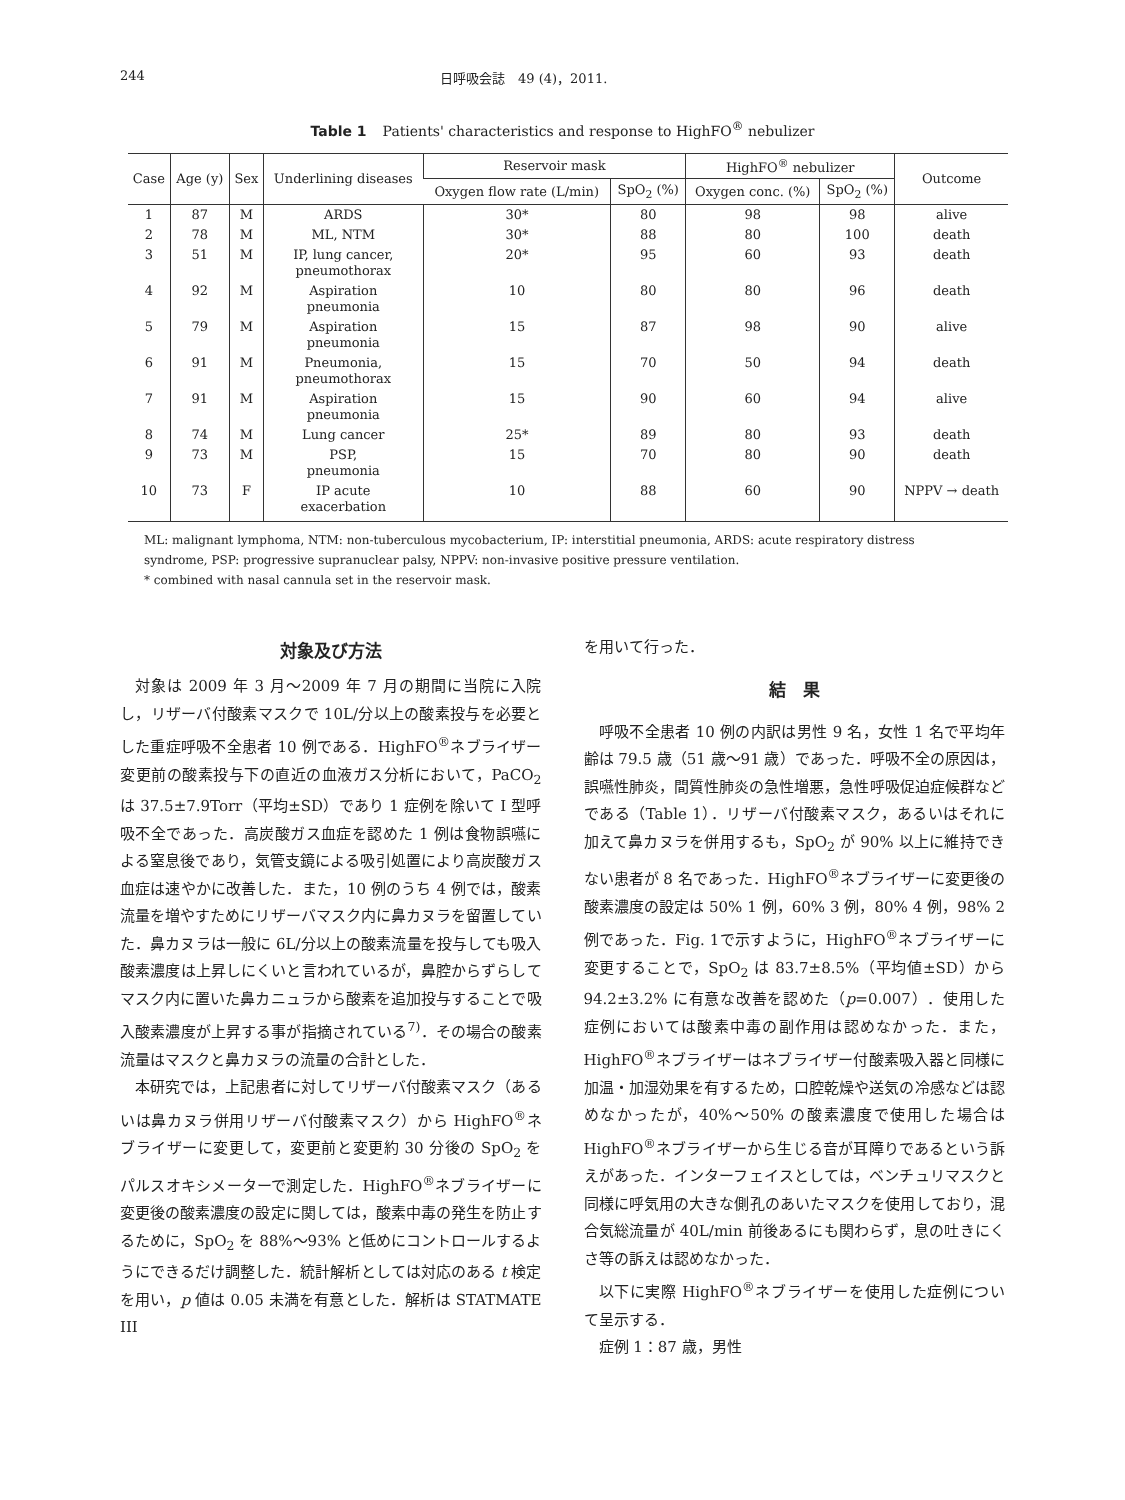244 日呼吸会誌　49 (4)，2011.
Table 1 Patients' characteristics and response to HighFO<sup>®</sup> nebulizer
| Case | Age (y) | Sex | Underlining diseases | Reservoir mask | | HighFO<sup>®</sup> nebulizer | | Outcome |
| --- | --- | --- | --- | --- | --- | --- | --- | --- |
| | | | | Oxygen flow rate (L/min) | SpO<sub>2</sub> (%) | Oxygen conc. (%) | SpO<sub>2</sub> (%) | |
| 1 | 87 | M | ARDS | 30* | 80 | 98 | 98 | alive |
| 2 | 78 | M | ML, NTM | 30* | 88 | 80 | 100 | death |
| 3 | 51 | M | IP, lung cancer, pneumothorax | 20* | 95 | 60 | 93 | death |
| 4 | 92 | M | Aspiration pneumonia | 10 | 80 | 80 | 96 | death |
| 5 | 79 | M | Aspiration pneumonia | 15 | 87 | 98 | 90 | alive |
| 6 | 91 | M | Pneumonia, pneumothorax | 15 | 70 | 50 | 94 | death |
| 7 | 91 | M | Aspiration pneumonia | 15 | 90 | 60 | 94 | alive |
| 8 | 74 | M | Lung cancer | 25* | 89 | 80 | 93 | death |
| 9 | 73 | M | PSP, pneumonia | 15 | 70 | 80 | 90 | death |
| 10 | 73 | F | IP acute exacerbation | 10 | 88 | 60 | 90 | NPPV → death |
ML: malignant lymphoma, NTM: non-tuberculous mycobacterium, IP: interstitial pneumonia, ARDS: acute respiratory distress syndrome, PSP: progressive supranuclear palsy, NPPV: non-invasive positive pressure ventilation.
* combined with nasal cannula set in the reservoir mask.
対象及び方法
対象は 2009 年 3 月～2009 年 7 月の期間に当院に入院し，リザーバ付酸素マスクで 10L/分以上の酸素投与を必要とした重症呼吸不全患者 10 例である．HighFO<sup>®</sup>ネブライザー変更前の酸素投与下の直近の血液ガス分析において，PaCO<sub>2</sub> は 37.5±7.9Torr（平均±SD）であり 1 症例を除いて I 型呼吸不全であった．高炭酸ガス血症を認めた 1 例は食物誤嚥による窒息後であり，気管支鏡による吸引処置により高炭酸ガス血症は速やかに改善した．また，10 例のうち 4 例では，酸素流量を増やすためにリザーバマスク内に鼻カヌラを留置していた．鼻カヌラは一般に 6L/分以上の酸素流量を投与しても吸入酸素濃度は上昇しにくいと言われているが，鼻腔からずらしてマスク内に置いた鼻カニュラから酸素を追加投与することで吸入酸素濃度が上昇する事が指摘されている<sup>7)</sup>．その場合の酸素流量はマスクと鼻カヌラの流量の合計とした．
本研究では，上記患者に対してリザーバ付酸素マスク（あるいは鼻カヌラ併用リザーバ付酸素マスク）から HighFO<sup>®</sup>ネブライザーに変更して，変更前と変更約 30 分後の SpO<sub>2</sub> をパルスオキシメーターで測定した．HighFO<sup>®</sup>ネブライザーに変更後の酸素濃度の設定に関しては，酸素中毒の発生を防止するために，SpO<sub>2</sub> を 88%～93% と低めにコントロールするようにできるだけ調整した．統計解析としては対応のある t 検定を用い，p 値は 0.05 未満を有意とした．解析は STATMATE III
を用いて行った．
結　果
呼吸不全患者 10 例の内訳は男性 9 名，女性 1 名で平均年齢は 79.5 歳（51 歳～91 歳）であった．呼吸不全の原因は，誤嚥性肺炎，間質性肺炎の急性増悪，急性呼吸促迫症候群などである（Table 1）．リザーバ付酸素マスク，あるいはそれに加えて鼻カヌラを併用するも，SpO<sub>2</sub> が 90% 以上に維持できない患者が 8 名であった．HighFO<sup>®</sup>ネブライザーに変更後の酸素濃度の設定は 50% 1 例，60% 3 例，80% 4 例，98% 2 例であった．Fig. 1で示すように，HighFO<sup>®</sup>ネブライザーに変更することで，SpO<sub>2</sub> は 83.7±8.5%（平均値±SD）から 94.2±3.2% に有意な改善を認めた（p=0.007）．使用した症例においては酸素中毒の副作用は認めなかった．また，HighFO<sup>®</sup>ネブライザーはネブライザー付酸素吸入器と同様に加温・加湿効果を有するため，口腔乾燥や送気の冷感などは認めなかったが，40%～50% の酸素濃度で使用した場合は HighFO<sup>®</sup>ネブライザーから生じる音が耳障りであるという訴えがあった．インターフェイスとしては，ベンチュリマスクと同様に呼気用の大きな側孔のあいたマスクを使用しており，混合気総流量が 40L/min 前後あるにも関わらず，息の吐きにくさ等の訴えは認めなかった．
以下に実際 HighFO<sup>®</sup>ネブライザーを使用した症例について呈示する．
症例 1：87 歳，男性